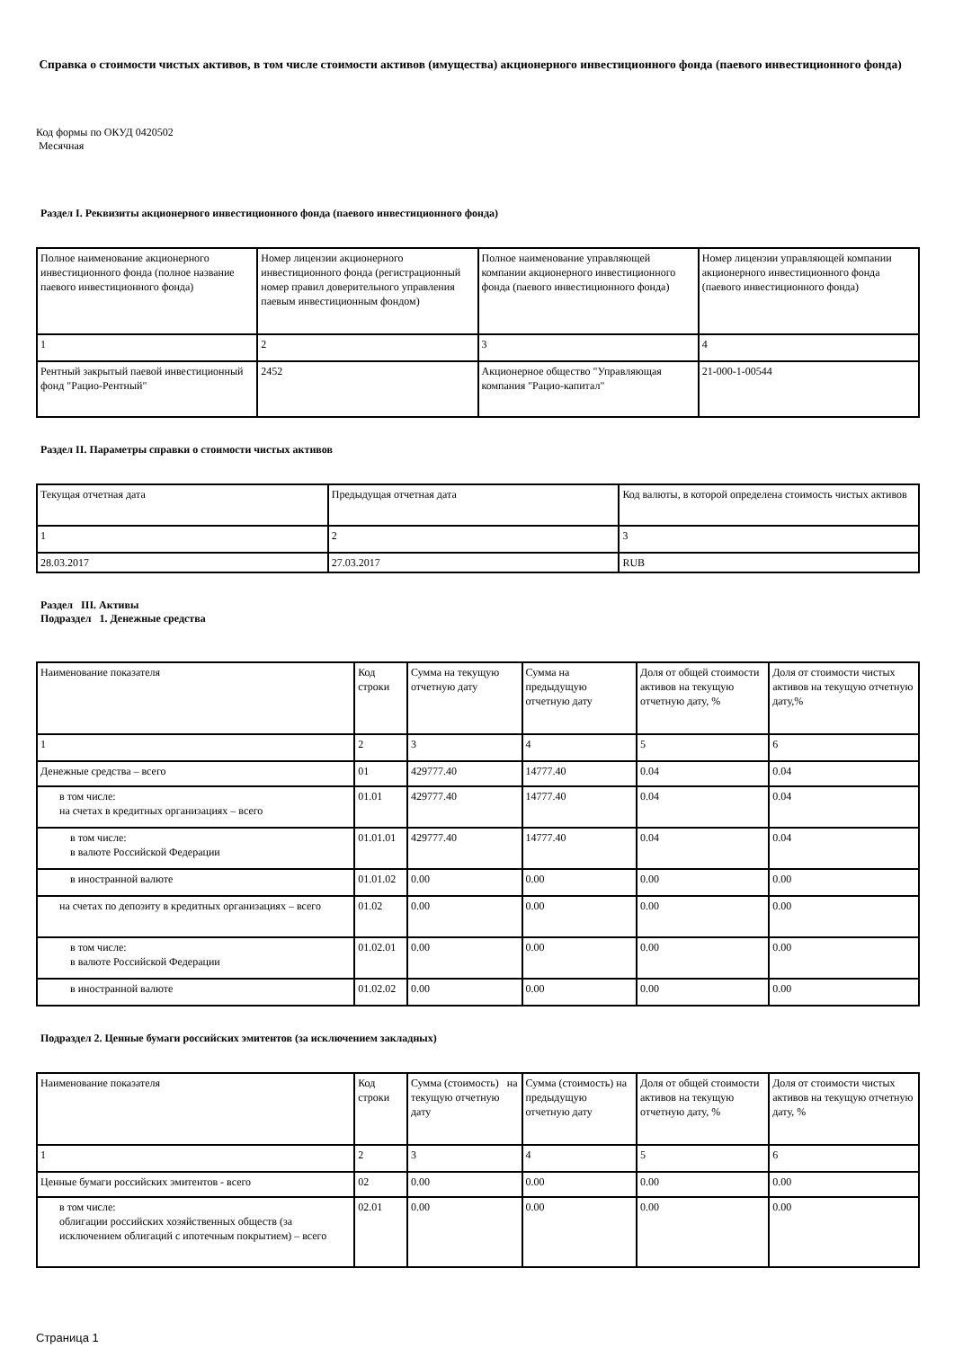Справка о стоимости чистых активов, в том числе стоимости активов (имущества) акционерного инвестиционного фонда (паевого инвестиционного фонда)
Код формы по ОКУД 0420502
Месячная
Раздел I. Реквизиты акционерного инвестиционного фонда (паевого инвестиционного фонда)
| Полное наименование акционерного инвестиционного фонда (полное название паевого инвестиционного фонда) | Номер лицензии акционерного инвестиционного фонда (регистрационный номер правил доверительного управления паевым инвестиционным фондом) | Полное наименование управляющей компании акционерного инвестиционного фонда (паевого инвестиционного фонда) | Номер лицензии управляющей компании акционерного инвестиционного фонда (паевого инвестиционного фонда) |
| 1 | 2 | 3 | 4 |
| Рентный закрытый паевой инвестиционный фонд "Рацио-Рентный" | 2452 | Акционерное общество "Управляющая компания "Рацио-капитал" | 21-000-1-00544 |
Раздел II. Параметры справки о стоимости чистых активов
| Текущая отчетная дата | Предыдущая отчетная дата | Код валюты, в которой определена стоимость чистых активов |
| 1 | 2 | 3 |
| 28.03.2017 | 27.03.2017 | RUB |
Раздел III. Активы
Подраздел 1. Денежные средства
| Наименование показателя | Код строки | Сумма на текущую отчетную дату | Сумма на предыдущую отчетную дату | Доля от общей стоимости активов на текущую отчетную дату, % | Доля от стоимости чистых активов на текущую отчетную дату,% |
| 1 | 2 | 3 | 4 | 5 | 6 |
| Денежные средства – всего | 01 | 429777.40 | 14777.40 | 0.04 | 0.04 |
| в том числе: на счетах в кредитных организациях – всего | 01.01 | 429777.40 | 14777.40 | 0.04 | 0.04 |
| в том числе: в валюте Российской Федерации | 01.01.01 | 429777.40 | 14777.40 | 0.04 | 0.04 |
| в иностранной валюте | 01.01.02 | 0.00 | 0.00 | 0.00 | 0.00 |
| на счетах по депозиту в кредитных организациях – всего | 01.02 | 0.00 | 0.00 | 0.00 | 0.00 |
| в том числе: в валюте Российской Федерации | 01.02.01 | 0.00 | 0.00 | 0.00 | 0.00 |
| в иностранной валюте | 01.02.02 | 0.00 | 0.00 | 0.00 | 0.00 |
Подраздел 2. Ценные бумаги российских эмитентов (за исключением закладных)
| Наименование показателя | Код строки | Сумма (стоимость) на текущую отчетную дату | Сумма (стоимость) на предыдущую отчетную дату | Доля от общей стоимости активов на текущую отчетную дату, % | Доля от стоимости чистых активов на текущую отчетную дату, % |
| 1 | 2 | 3 | 4 | 5 | 6 |
| Ценные бумаги российских эмитентов - всего | 02 | 0.00 | 0.00 | 0.00 | 0.00 |
| в том числе: облигации российских хозяйственных обществ (за исключением облигаций с ипотечным покрытием) – всего | 02.01 | 0.00 | 0.00 | 0.00 | 0.00 |
Страница 1